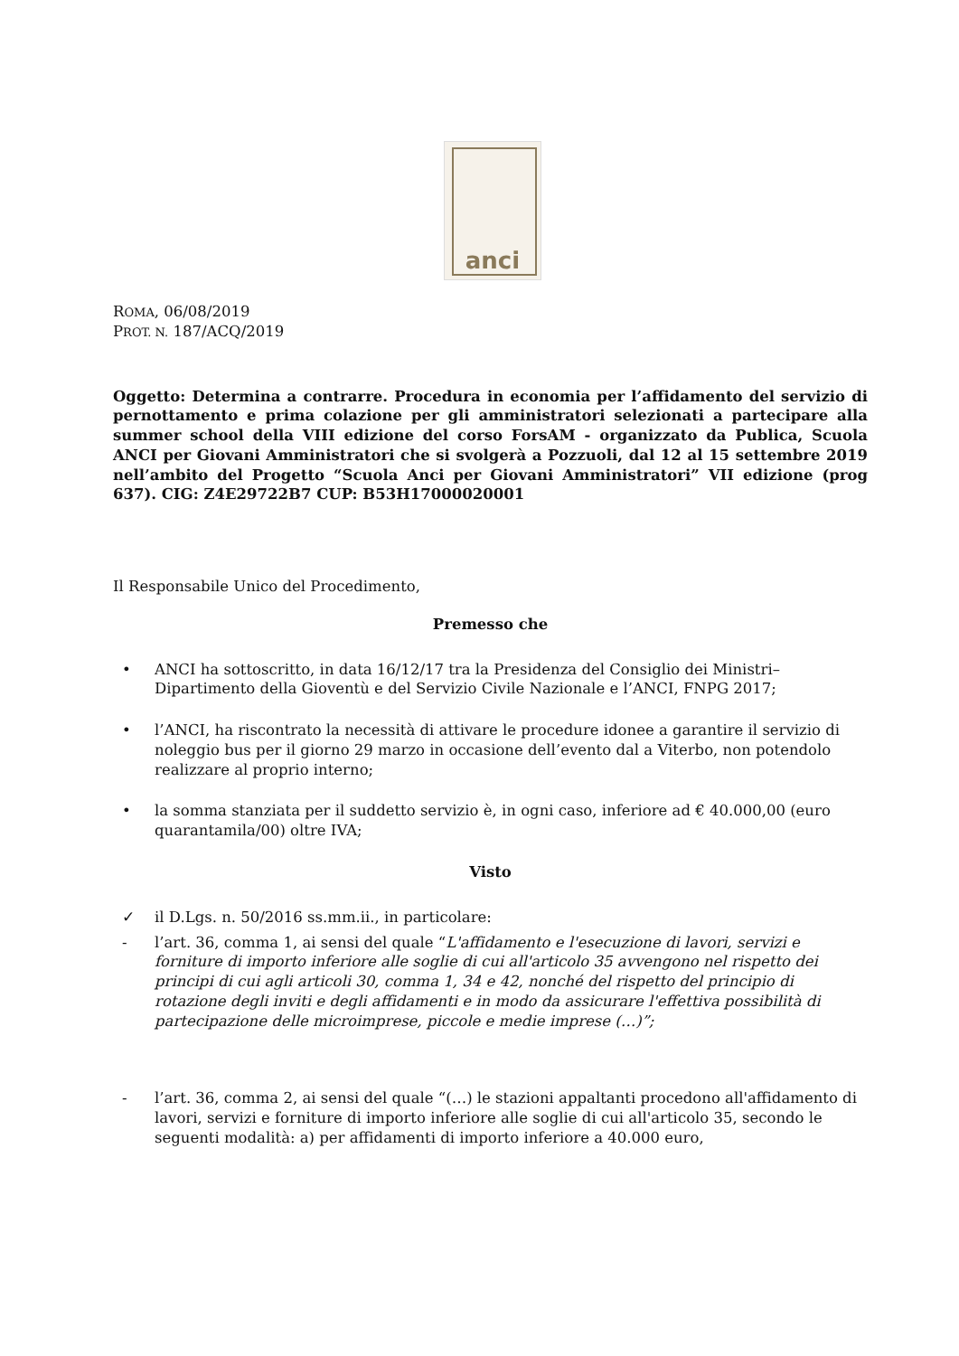anci
ROMA, 06/08/2019
PROT. N. 187/ACQ/2019
Oggetto: Determina a contrarre. Procedura in economia per l’affidamento del servizio di pernottamento e prima colazione per gli amministratori selezionati a partecipare alla summer school della VIII edizione del corso ForsAM - organizzato da Publica, Scuola ANCI per Giovani Amministratori che si svolgerà a Pozzuoli, dal 12 al 15 settembre 2019 nell’ambito del Progetto “Scuola Anci per Giovani Amministratori” VII edizione (prog 637). CIG: Z4E29722B7 CUP: B53H17000020001
Il Responsabile Unico del Procedimento,
Premesso che
• ANCI ha sottoscritto, in data 16/12/17 tra la Presidenza del Consiglio dei Ministri–Dipartimento della Gioventù e del Servizio Civile Nazionale e l’ANCI, FNPG 2017;
• l’ANCI, ha riscontrato la necessità di attivare le procedure idonee a garantire il servizio di noleggio bus per il giorno 29 marzo in occasione dell’evento dal a Viterbo, non potendolo realizzare al proprio interno;
• la somma stanziata per il suddetto servizio è, in ogni caso, inferiore ad € 40.000,00 (euro quarantamila/00) oltre IVA;
Visto
✓ il D.Lgs. n. 50/2016 ss.mm.ii., in particolare:
- l’art. 36, comma 1, ai sensi del quale “L'affidamento e l'esecuzione di lavori, servizi e forniture di importo inferiore alle soglie di cui all'articolo 35 avvengono nel rispetto dei principi di cui agli articoli 30, comma 1, 34 e 42, nonché del rispetto del principio di rotazione degli inviti e degli affidamenti e in modo da assicurare l'effettiva possibilità di partecipazione delle microimprese, piccole e medie imprese (…)”;
- l’art. 36, comma 2, ai sensi del quale “(…) le stazioni appaltanti procedono all'affidamento di lavori, servizi e forniture di importo inferiore alle soglie di cui all'articolo 35, secondo le seguenti modalità: a) per affidamenti di importo inferiore a 40.000 euro,